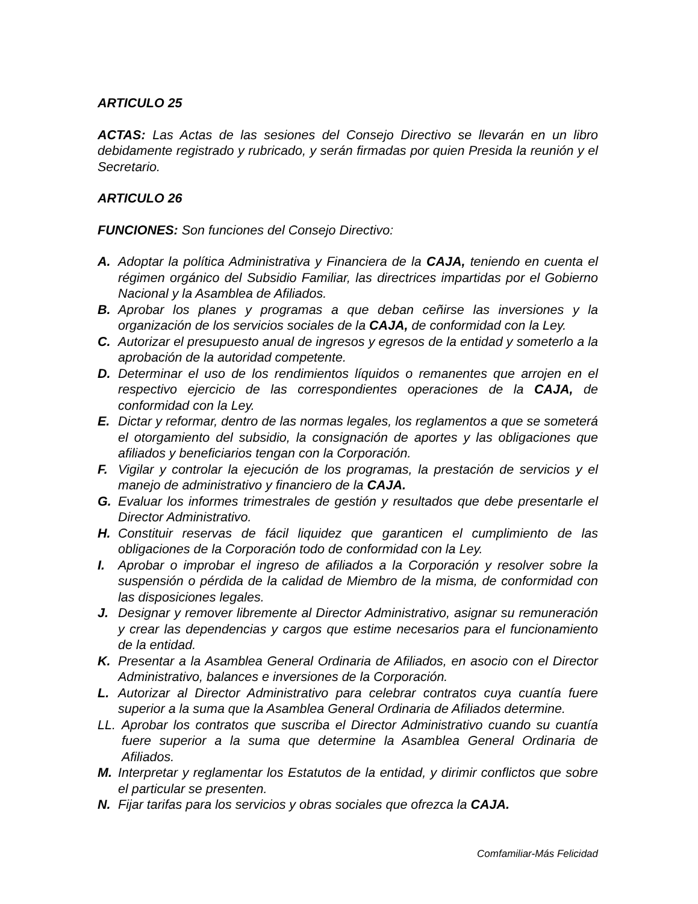ARTICULO 25
ACTAS: Las Actas de las sesiones del Consejo Directivo se llevarán en un libro debidamente registrado y rubricado, y serán firmadas por quien Presida la reunión y el Secretario.
ARTICULO 26
FUNCIONES: Son funciones del Consejo Directivo:
A. Adoptar la política Administrativa y Financiera de la CAJA, teniendo en cuenta el régimen orgánico del Subsidio Familiar, las directrices impartidas por el Gobierno Nacional y la Asamblea de Afiliados.
B. Aprobar los planes y programas a que deban ceñirse las inversiones y la organización de los servicios sociales de la CAJA, de conformidad con la Ley.
C. Autorizar el presupuesto anual de ingresos y egresos de la entidad y someterlo a la aprobación de la autoridad competente.
D. Determinar el uso de los rendimientos líquidos o remanentes que arrojen en el respectivo ejercicio de las correspondientes operaciones de la CAJA, de conformidad con la Ley.
E. Dictar y reformar, dentro de las normas legales, los reglamentos a que se someterá el otorgamiento del subsidio, la consignación de aportes y las obligaciones que afiliados y beneficiarios tengan con la Corporación.
F. Vigilar y controlar la ejecución de los programas, la prestación de servicios y el manejo de administrativo y financiero de la CAJA.
G. Evaluar los informes trimestrales de gestión y resultados que debe presentarle el Director Administrativo.
H. Constituir reservas de fácil liquidez que garanticen el cumplimiento de las obligaciones de la Corporación todo de conformidad con la Ley.
I. Aprobar o improbar el ingreso de afiliados a la Corporación y resolver sobre la suspensión o pérdida de la calidad de Miembro de la misma, de conformidad con las disposiciones legales.
J. Designar y remover libremente al Director Administrativo, asignar su remuneración y crear las dependencias y cargos que estime necesarios para el funcionamiento de la entidad.
K. Presentar a la Asamblea General Ordinaria de Afiliados, en asocio con el Director Administrativo, balances e inversiones de la Corporación.
L. Autorizar al Director Administrativo para celebrar contratos cuya cuantía fuere superior a la suma que la Asamblea General Ordinaria de Afiliados determine.
LL. Aprobar los contratos que suscriba el Director Administrativo cuando su cuantía fuere superior a la suma que determine la Asamblea General Ordinaria de Afiliados.
M. Interpretar y reglamentar los Estatutos de la entidad, y dirimir conflictos que sobre el particular se presenten.
N. Fijar tarifas para los servicios y obras sociales que ofrezca la CAJA.
Comfamiliar-Más Felicidad